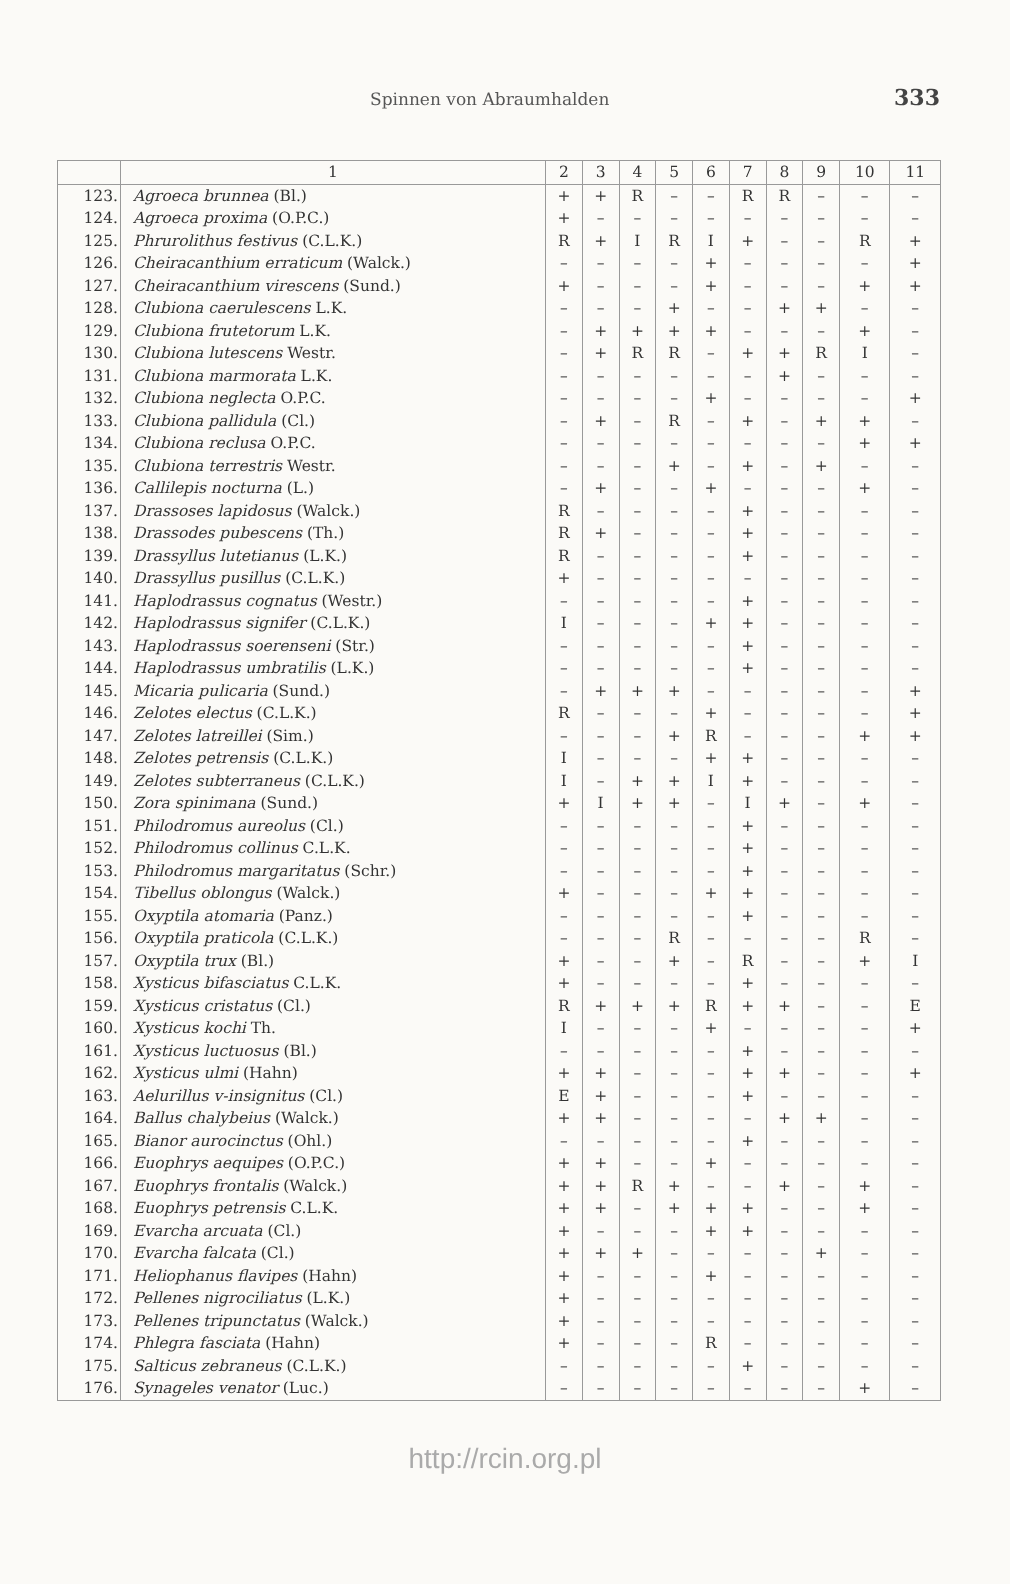Spinnen von Abraumhalden 333
| | 1 | 2 | 3 | 4 | 5 | 6 | 7 | 8 | 9 | 10 | 11 |
| --- | --- | --- | --- | --- | --- | --- | --- | --- | --- | --- | --- |
| 123. | Agroeca brunnea (Bl.) | + | + | R | – | – | R | R | – | – | – |
| 124. | Agroeca proxima (O.P.C.) | + | – | – | – | – | – | – | – | – | – |
| 125. | Phrurolithus festivus (C.L.K.) | R | + | I | R | I | + | – | – | R | + |
| 126. | Cheiracanthium erraticum (Walck.) | – | – | – | – | + | – | – | – | – | + |
| 127. | Cheiracanthium virescens (Sund.) | + | – | – | – | + | – | – | – | + | + |
| 128. | Clubiona caerulescens L.K. | – | – | – | + | – | – | + | + | – | – |
| 129. | Clubiona frutetorum L.K. | – | + | + | + | + | – | – | – | + | – |
| 130. | Clubiona lutescens Westr. | – | + | R | R | – | + | + | R | I | – |
| 131. | Clubiona marmorata L.K. | – | – | – | – | – | – | + | – | – | – |
| 132. | Clubiona neglecta O.P.C. | – | – | – | – | + | – | – | – | – | + |
| 133. | Clubiona pallidula (Cl.) | – | + | – | R | – | + | – | + | + | – |
| 134. | Clubiona reclusa O.P.C. | – | – | – | – | – | – | – | – | + | + |
| 135. | Clubiona terrestris Westr. | – | – | – | + | – | + | – | + | – | – |
| 136. | Callilepis nocturna (L.) | – | + | – | – | + | – | – | – | + | – |
| 137. | Drassoses lapidosus (Walck.) | R | – | – | – | – | + | – | – | – | – |
| 138. | Drassodes pubescens (Th.) | R | + | – | – | – | + | – | – | – | – |
| 139. | Drassyllus lutetianus (L.K.) | R | – | – | – | – | + | – | – | – | – |
| 140. | Drassyllus pusillus (C.L.K.) | + | – | – | – | – | – | – | – | – | – |
| 141. | Haplodrassus cognatus (Westr.) | – | – | – | – | – | + | – | – | – | – |
| 142. | Haplodrassus signifer (C.L.K.) | I | – | – | – | + | + | – | – | – | – |
| 143. | Haplodrassus soerenseni (Str.) | – | – | – | – | – | + | – | – | – | – |
| 144. | Haplodrassus umbratilis (L.K.) | – | – | – | – | – | + | – | – | – | – |
| 145. | Micaria pulicaria (Sund.) | – | + | + | + | – | – | – | – | – | + |
| 146. | Zelotes electus (C.L.K.) | R | – | – | – | + | – | – | – | – | + |
| 147. | Zelotes latreillei (Sim.) | – | – | – | + | R | – | – | – | + | + |
| 148. | Zelotes petrensis (C.L.K.) | I | – | – | – | + | + | – | – | – | – |
| 149. | Zelotes subterraneus (C.L.K.) | I | – | + | + | I | + | – | – | – | – |
| 150. | Zora spinimana (Sund.) | + | I | + | + | – | I | + | – | + | – |
| 151. | Philodromus aureolus (Cl.) | – | – | – | – | – | + | – | – | – | – |
| 152. | Philodromus collinus C.L.K. | – | – | – | – | – | + | – | – | – | – |
| 153. | Philodromus margaritatus (Schr.) | – | – | – | – | – | + | – | – | – | – |
| 154. | Tibellus oblongus (Walck.) | + | – | – | – | + | + | – | – | – | – |
| 155. | Oxyptila atomaria (Panz.) | – | – | – | – | – | + | – | – | – | – |
| 156. | Oxyptila praticola (C.L.K.) | – | – | – | R | – | – | – | – | R | – |
| 157. | Oxyptila trux (Bl.) | + | – | – | + | – | R | – | – | + | I |
| 158. | Xysticus bifasciatus C.L.K. | + | – | – | – | – | + | – | – | – | – |
| 159. | Xysticus cristatus (Cl.) | R | + | + | + | R | + | + | – | – | E |
| 160. | Xysticus kochi Th. | I | – | – | – | + | – | – | – | – | + |
| 161. | Xysticus luctuosus (Bl.) | – | – | – | – | – | + | – | – | – | – |
| 162. | Xysticus ulmi (Hahn) | + | + | – | – | – | + | + | – | – | + |
| 163. | Aelurillus v-insignitus (Cl.) | E | + | – | – | – | + | – | – | – | – |
| 164. | Ballus chalybeius (Walck.) | + | + | – | – | – | – | + | + | – | – |
| 165. | Bianor aurocinctus (Ohl.) | – | – | – | – | – | + | – | – | – | – |
| 166. | Euophrys aequipes (O.P.C.) | + | + | – | – | + | – | – | – | – | – |
| 167. | Euophrys frontalis (Walck.) | + | + | R | + | – | – | + | – | + | – |
| 168. | Euophrys petrensis C.L.K. | + | + | – | + | + | + | – | – | + | – |
| 169. | Evarcha arcuata (Cl.) | + | – | – | – | + | + | – | – | – | – |
| 170. | Evarcha falcata (Cl.) | + | + | + | – | – | – | – | + | – | – |
| 171. | Heliophanus flavipes (Hahn) | + | – | – | – | + | – | – | – | – | – |
| 172. | Pellenes nigrociliatus (L.K.) | + | – | – | – | – | – | – | – | – | – |
| 173. | Pellenes tripunctatus (Walck.) | + | – | – | – | – | – | – | – | – | – |
| 174. | Phlegra fasciata (Hahn) | + | – | – | – | R | – | – | – | – | – |
| 175. | Salticus zebraneus (C.L.K.) | – | – | – | – | – | + | – | – | – | – |
| 176. | Synageles venator (Luc.) | – | – | – | – | – | – | – | – | + | – |
http://rcin.org.pl